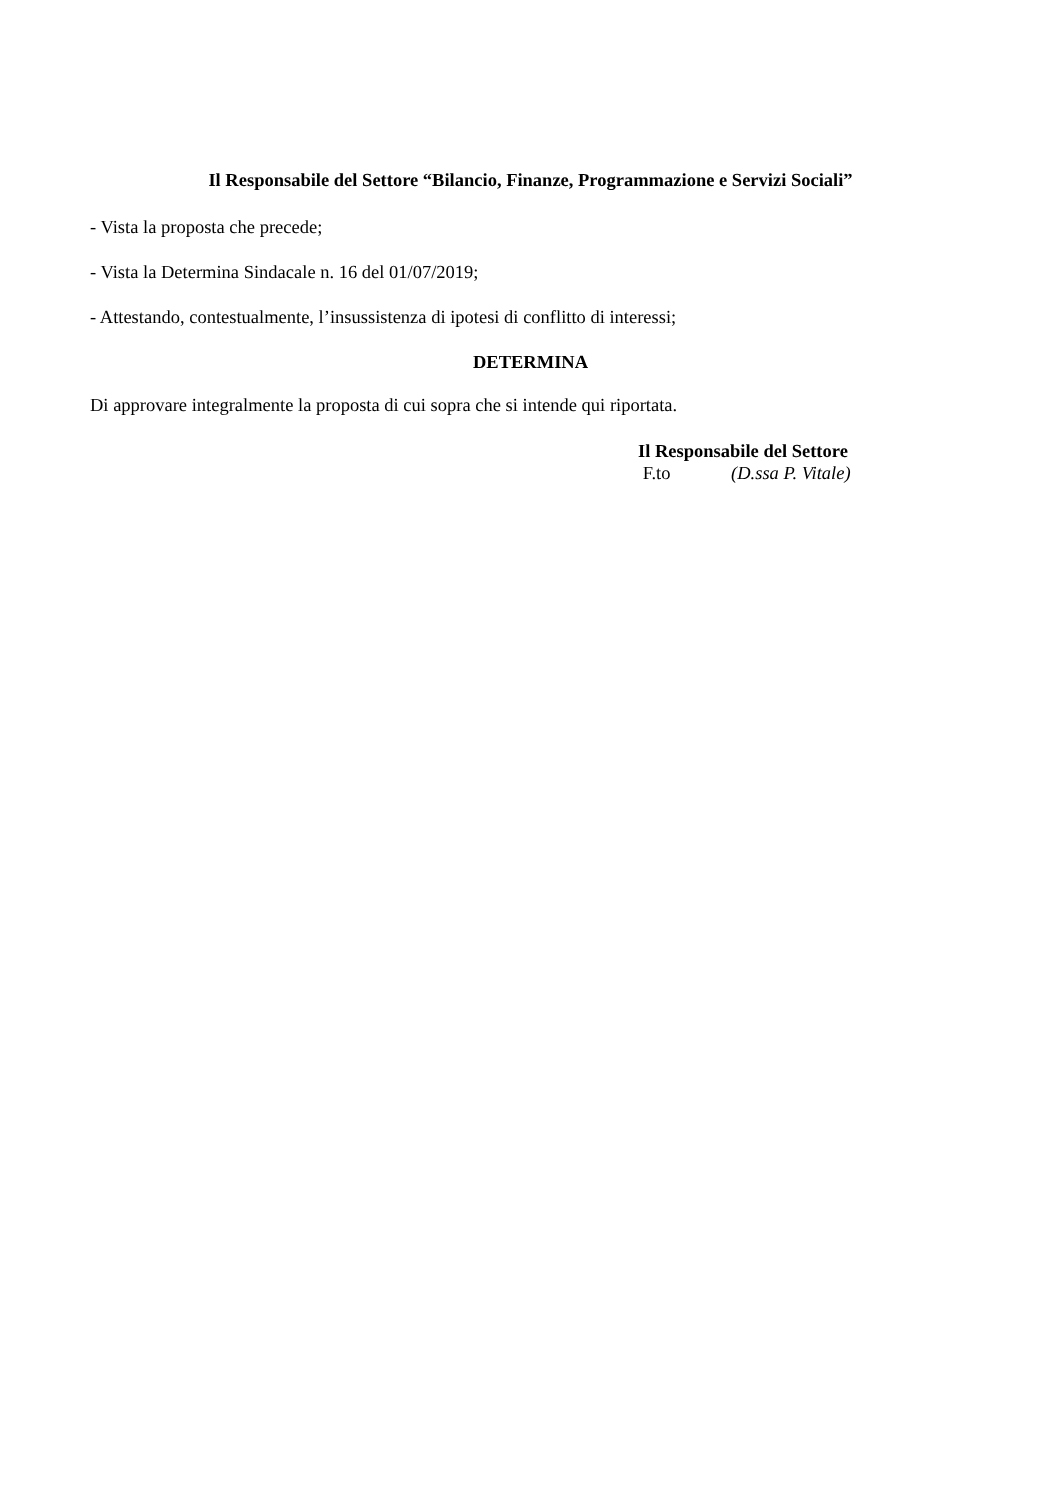Il Responsabile del Settore “Bilancio, Finanze, Programmazione e Servizi Sociali”
- Vista la proposta che precede;
- Vista la Determina Sindacale n. 16 del 01/07/2019;
- Attestando, contestualmente, l’insussistenza di ipotesi di conflitto di interessi;
DETERMINA
Di approvare integralmente la proposta di cui sopra che si intende qui riportata.
Il Responsabile del Settore
F.to (D.ssa P. Vitale)